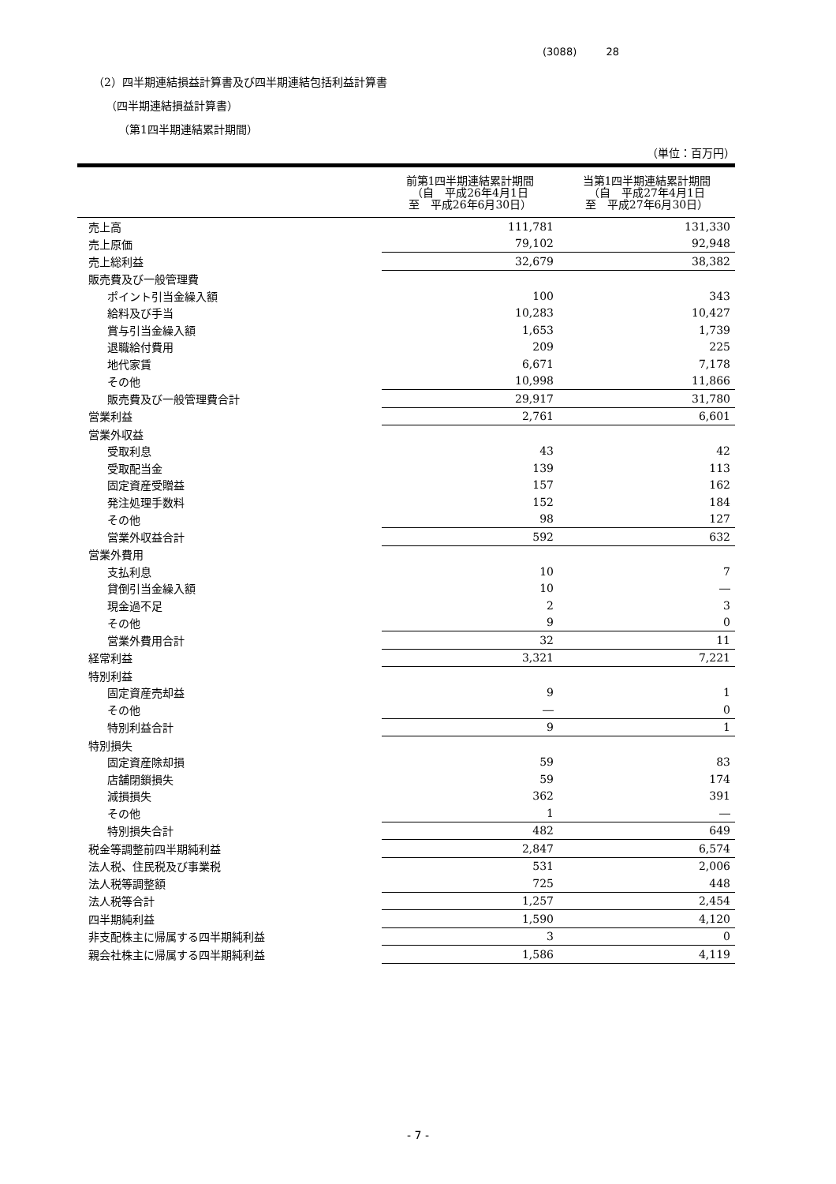(3088) 28
（2）四半期連結損益計算書及び四半期連結包括利益計算書
（四半期連結損益計算書）
（第1四半期連結累計期間）
（単位：百万円）
| | 前第1四半期連結累計期間 （自 平成26年4月1日 至 平成26年6月30日） | 当第1四半期連結累計期間 （自 平成27年4月1日 至 平成27年6月30日） |
| --- | --- | --- |
| 売上高 | 111,781 | 131,330 |
| 売上原価 | 79,102 | 92,948 |
| 売上総利益 | 32,679 | 38,382 |
| 販売費及び一般管理費 | | |
| ポイント引当金繰入額 | 100 | 343 |
| 給料及び手当 | 10,283 | 10,427 |
| 賞与引当金繰入額 | 1,653 | 1,739 |
| 退職給付費用 | 209 | 225 |
| 地代家賃 | 6,671 | 7,178 |
| その他 | 10,998 | 11,866 |
| 販売費及び一般管理費合計 | 29,917 | 31,780 |
| 営業利益 | 2,761 | 6,601 |
| 営業外収益 | | |
| 受取利息 | 43 | 42 |
| 受取配当金 | 139 | 113 |
| 固定資産受贈益 | 157 | 162 |
| 発注処理手数料 | 152 | 184 |
| その他 | 98 | 127 |
| 営業外収益合計 | 592 | 632 |
| 営業外費用 | | |
| 支払利息 | 10 | 7 |
| 貸倒引当金繰入額 | 10 | ― |
| 現金過不足 | 2 | 3 |
| その他 | 9 | 0 |
| 営業外費用合計 | 32 | 11 |
| 経常利益 | 3,321 | 7,221 |
| 特別利益 | | |
| 固定資産売却益 | 9 | 1 |
| その他 | ― | 0 |
| 特別利益合計 | 9 | 1 |
| 特別損失 | | |
| 固定資産除却損 | 59 | 83 |
| 店舗閉鎖損失 | 59 | 174 |
| 減損損失 | 362 | 391 |
| その他 | 1 | ― |
| 特別損失合計 | 482 | 649 |
| 税金等調整前四半期純利益 | 2,847 | 6,574 |
| 法人税、住民税及び事業税 | 531 | 2,006 |
| 法人税等調整額 | 725 | 448 |
| 法人税等合計 | 1,257 | 2,454 |
| 四半期純利益 | 1,590 | 4,120 |
| 非支配株主に帰属する四半期純利益 | 3 | 0 |
| 親会社株主に帰属する四半期純利益 | 1,586 | 4,119 |
- 7 -